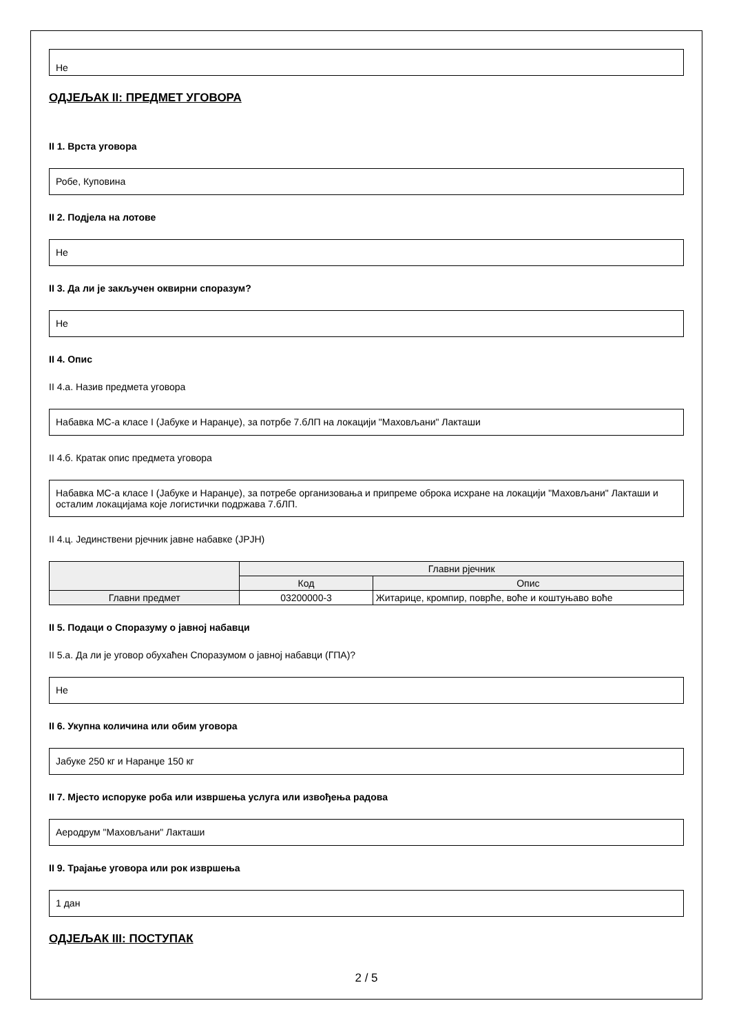Не
ОДЈЕЉАК II: ПРЕДМЕТ УГОВОРА
II 1. Врста уговора
Робе, Куповина
II 2. Подјела на лотове
Не
II 3. Да ли је закључен оквирни споразум?
Не
II 4. Опис
II 4.а. Назив предмета уговора
Набавка МС-а класе I (Јабуке и Наранџе), за потрбе 7.бЛП на локацији "Маховљани" Лакташи
II 4.б. Кратак опис предмета уговора
Набавка МС-а класе I (Јабуке и Наранџе), за потребе организовања и припреме оброка исхране на локацији "Маховљани" Лакташи и осталим локацијама које логистички подржава 7.бЛП.
II 4.ц. Јединствени рјечник јавне набавке (ЈРЈН)
| | Главни рјечник | |
| --- | --- | --- |
| | Код | Опис |
| Главни предмет | 03200000-3 | Житарице, кромпир, поврће, воће и коштуњаво воће |
II 5. Подаци о Споразуму о јавној набавци
II 5.а. Да ли је уговор обухаћен Споразумом о јавној набавци (ГПА)?
Не
II 6. Укупна количина или обим уговора
Јабуке 250 кг и Наранџе 150 кг
II 7. Мјесто испоруке роба или извршења услуга или извођења радова
Аеродрум "Маховљани" Лакташи
II 9. Трајање уговора или рок извршења
1 дан
ОДЈЕЉАК III: ПОСТУПАК
2 / 5